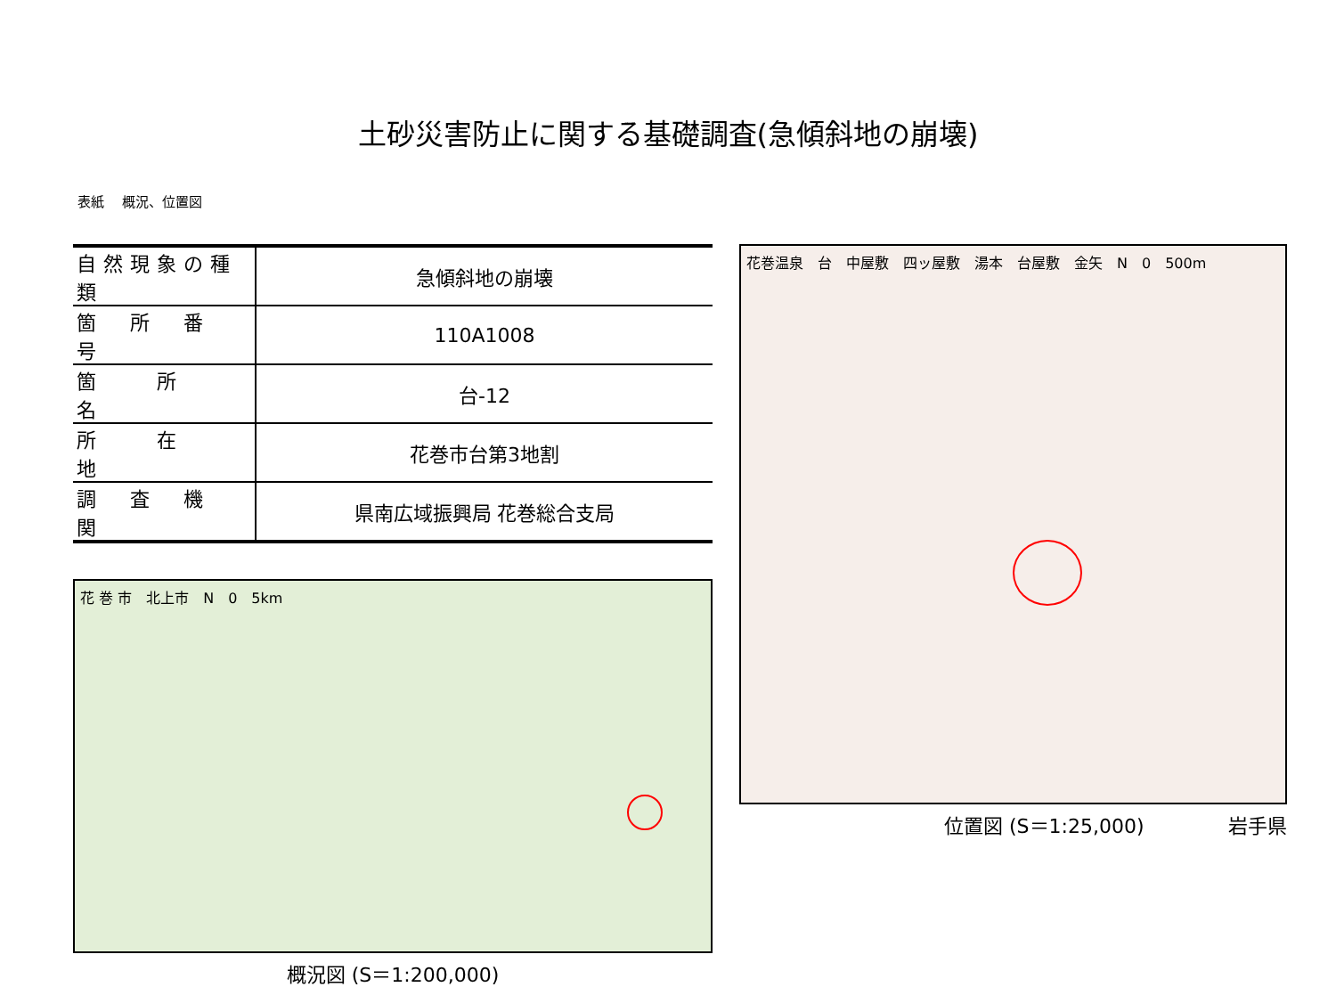土砂災害防止に関する基礎調査(急傾斜地の崩壊)
表紙　 概況、位置図
| 自然現象の種類 | 急傾斜地の崩壊 |
| 箇 所 番 号 | 110A1008 |
| 箇 所 名 | 台-12 |
| 所 在 地 | 花巻市台第3地割 |
| 調 査 機 関 | 県南広域振興局 花巻総合支局 |
花 巻 市　北上市　N　0　5km
概況図 (S＝1:200,000)
花巻温泉　台　中屋敷　四ッ屋敷　湯本　台屋敷　金矢　N　0　500m
位置図 (S＝1:25,000) 岩手県